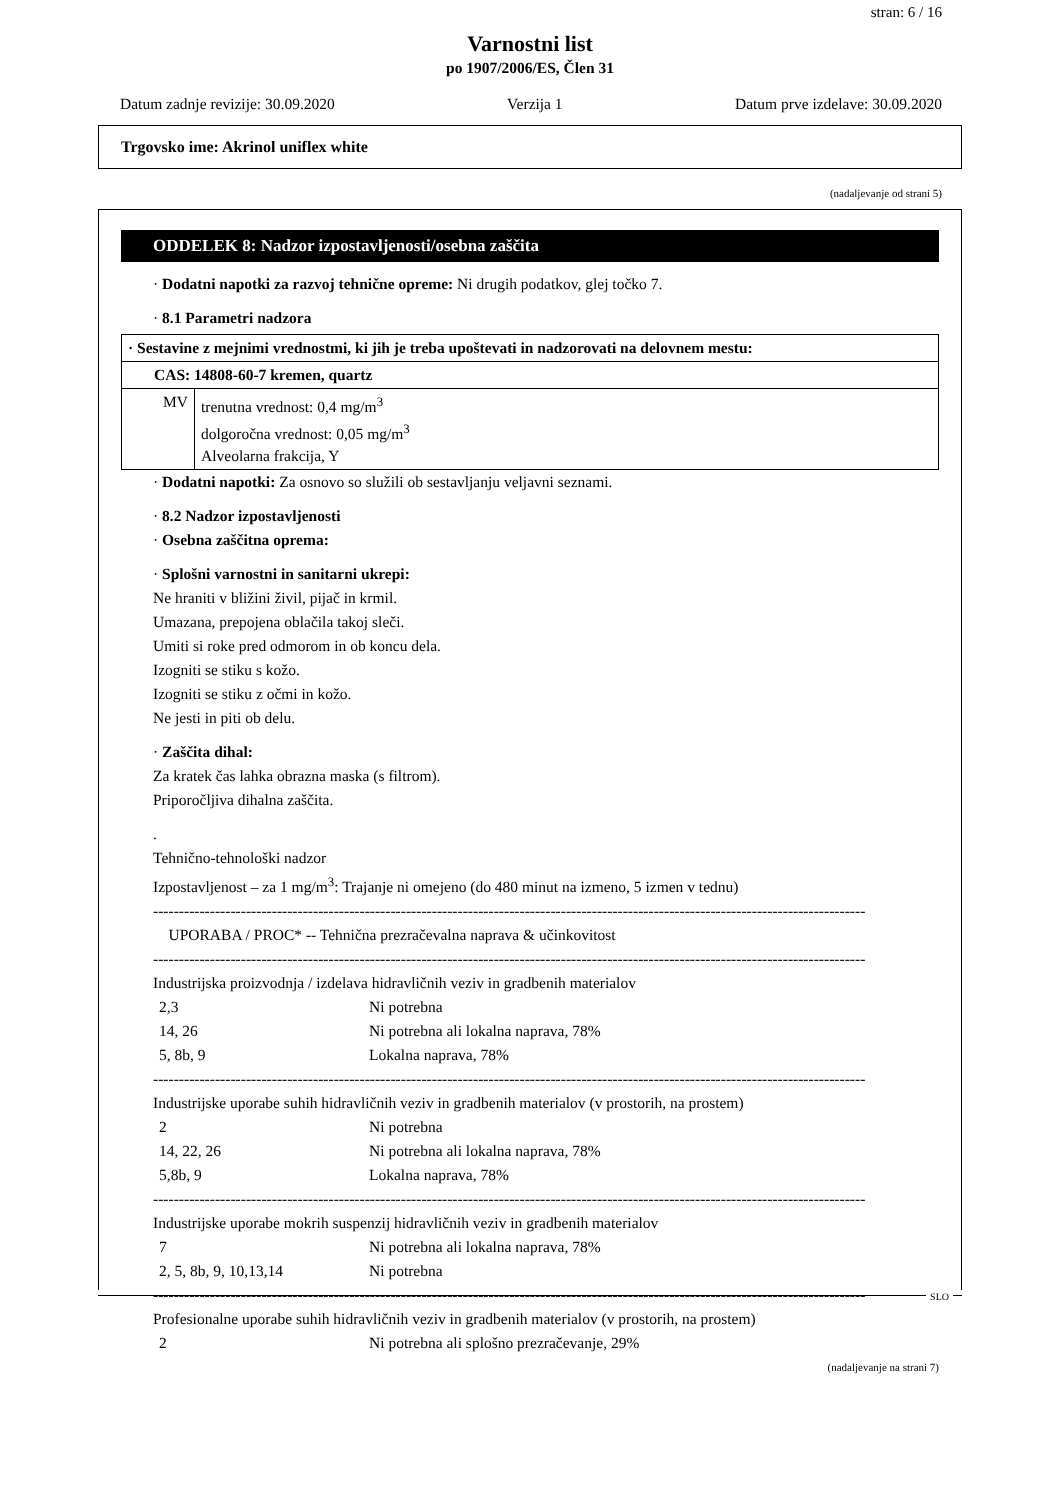stran: 6 / 16
Varnostni list
po 1907/2006/ES, Člen 31
Datum zadnje revizije: 30.09.2020 Verzija 1 Datum prve izdelave: 30.09.2020
Trgovsko ime: Akrinol uniflex white
(nadaljevanje od strani 5)
ODDELEK 8: Nadzor izpostavljenosti/osebna zaščita
· Dodatni napotki za razvoj tehnične opreme: Ni drugih podatkov, glej točko 7.
· 8.1 Parametri nadzora
| · Sestavine z mejnimi vrednostmi, ki jih je treba upoštevati in nadzorovati na delovnem mestu: | |
| CAS: 14808-60-7 kremen, quartz | |
| MV | trenutna vrednost: 0,4 mg/m<sup>3</sup> dolgoročna vrednost: 0,05 mg/m<sup>3</sup> Alveolarna frakcija, Y |
· Dodatni napotki: Za osnovo so služili ob sestavljanju veljavni seznami.
· 8.2 Nadzor izpostavljenosti
· Osebna zaščitna oprema:
· Splošni varnostni in sanitarni ukrepi:
Ne hraniti v bližini živil, pijač in krmil.
Umazana, prepojena oblačila takoj sleči.
Umiti si roke pred odmorom in ob koncu dela.
Izogniti se stiku s kožo.
Izogniti se stiku z očmi in kožo.
Ne jesti in piti ob delu.
· Zaščita dihal:
Za kratek čas lahka obrazna maska (s filtrom).
Priporočljiva dihalna zaščita.
.
Tehnično-tehnološki nadzor
Izpostavljenost – za 1 mg/m<sup>3</sup>: Trajanje ni omejeno (do 480 minut na izmeno, 5 izmen v tednu)
------------------------------------------------------------------------------------------------------------------------------------------
UPORABA / PROC* -- Tehnična prezračevalna naprava & učinkovitost
------------------------------------------------------------------------------------------------------------------------------------------
Industrijska proizvodnja / izdelava hidravličnih veziv in gradbenih materialov
2,3 Ni potrebna
14, 26 Ni potrebna ali lokalna naprava, 78%
5, 8b, 9 Lokalna naprava, 78%
------------------------------------------------------------------------------------------------------------------------------------------
Industrijske uporabe suhih hidravličnih veziv in gradbenih materialov (v prostorih, na prostem)
2 Ni potrebna
14, 22, 26 Ni potrebna ali lokalna naprava, 78%
5,8b, 9 Lokalna naprava, 78%
------------------------------------------------------------------------------------------------------------------------------------------
Industrijske uporabe mokrih suspenzij hidravličnih veziv in gradbenih materialov
7 Ni potrebna ali lokalna naprava, 78%
2, 5, 8b, 9, 10,13,14 Ni potrebna
------------------------------------------------------------------------------------------------------------------------------------------
Profesionalne uporabe suhih hidravličnih veziv in gradbenih materialov (v prostorih, na prostem)
2 Ni potrebna ali splošno prezračevanje, 29%
(nadaljevanje na strani 7)
SLO